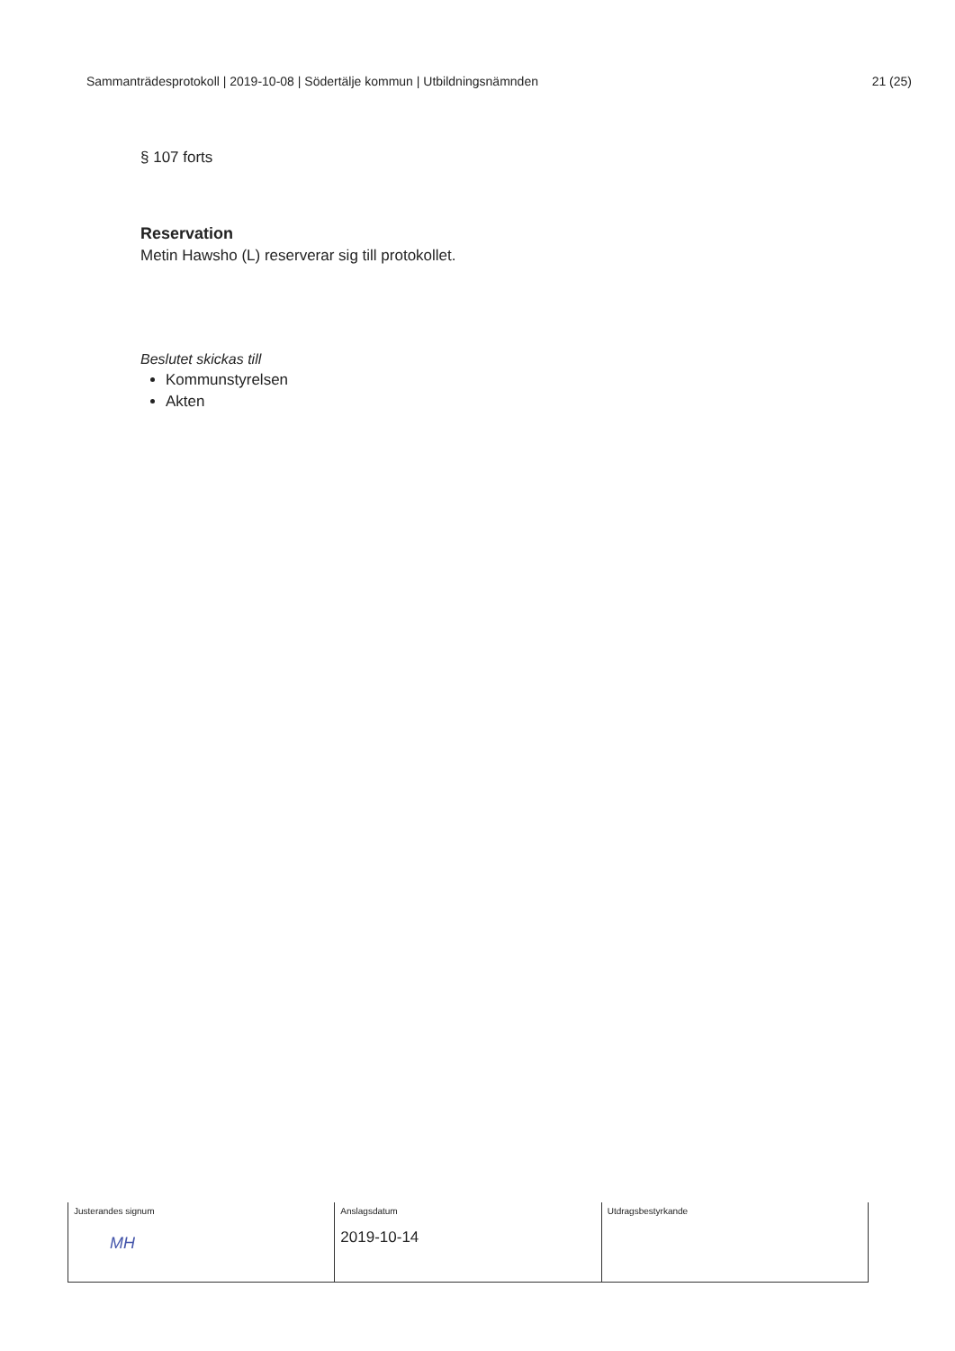Sammanträdesprotokoll | 2019-10-08 | Södertälje kommun | Utbildningsnämnden 21 (25)
§ 107 forts
Reservation
Metin Hawsho (L) reserverar sig till protokollet.
Beslutet skickas till
Kommunstyrelsen
Akten
| Justerandes signum MH | Anslagsdatum 2019-10-14 | Utdragsbestyrkande |